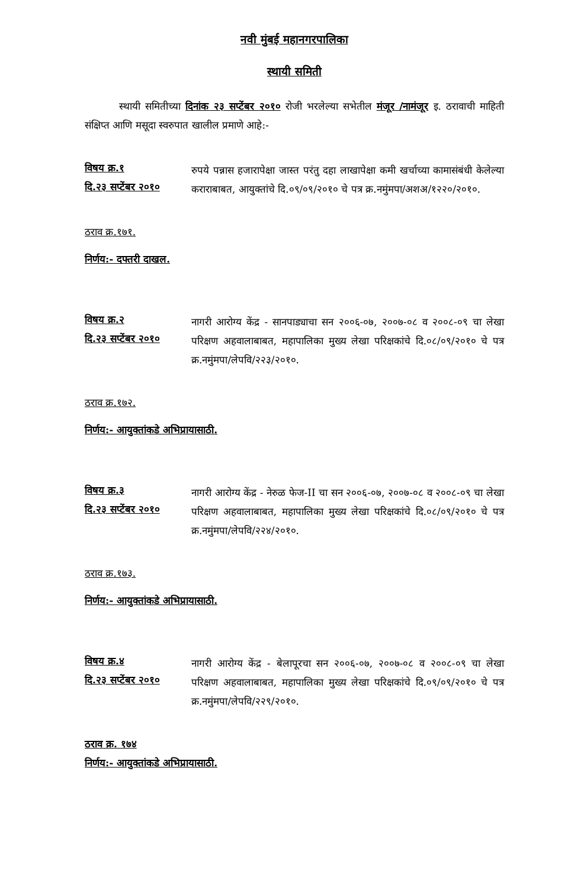नवी मुंबई महानगरपालिका
स्थायी समिती
स्थायी समितीच्या दिनांक २३ सप्टेंबर २०१० रोजी भरलेल्या सभेतील मंजूर /नामंजूर इ. ठरावाची माहिती संक्षिप्त आणि मसूदा स्वरुपात खालील प्रमाणे आहे:-
विषय क्र.१
दि.२३ सप्टेंबर २०१०
रुपये पन्नास हजारापेक्षा जास्त परंतु दहा लाखापेक्षा कमी खर्चाच्या कामासंबंधी केलेल्या कराराबाबत, आयुक्तांचे दि.०९/०९/२०१० चे पत्र क्र.नमुंमपा/अशअ/१२२०/२०१०.
ठराव क्र.१७१.
निर्णय:- दफ्तरी दाखल.
विषय क्र.२
दि.२३ सप्टेंबर २०१०
नागरी आरोग्य केंद्र - सानपाड्याचा सन २००६-०७, २००७-०८ व २००८-०९ चा लेखा परिक्षण अहवालाबाबत, महापालिका मुख्य लेखा परिक्षकांचे दि.०८/०९/२०१० चे पत्र क्र.नमुंमपा/लेपवि/२२३/२०१०.
ठराव क्र.१७२.
निर्णय:- आयुक्तांकडे अभिप्रायासाठी.
विषय क्र.३
दि.२३ सप्टेंबर २०१०
नागरी आरोग्य केंद्र - नेरुळ फेज-II चा सन २००६-०७, २००७-०८ व २००८-०९ चा लेखा परिक्षण अहवालाबाबत, महापालिका मुख्य लेखा परिक्षकांचे दि.०८/०९/२०१० चे पत्र क्र.नमुंमपा/लेपवि/२२४/२०१०.
ठराव क्र.१७३.
निर्णय:- आयुक्तांकडे अभिप्रायासाठी.
विषय क्र.४
दि.२३ सप्टेंबर २०१०
नागरी आरोग्य केंद्र - बेलापूरचा सन २००६-०७, २००७-०८ व २००८-०९ चा लेखा परिक्षण अहवालाबाबत, महापालिका मुख्य लेखा परिक्षकांचे दि.०९/०९/२०१० चे पत्र क्र.नमुंमपा/लेपवि/२२९/२०१०.
ठराव क्र. १७४
निर्णय:- आयुक्तांकडे अभिप्रायासाठी.